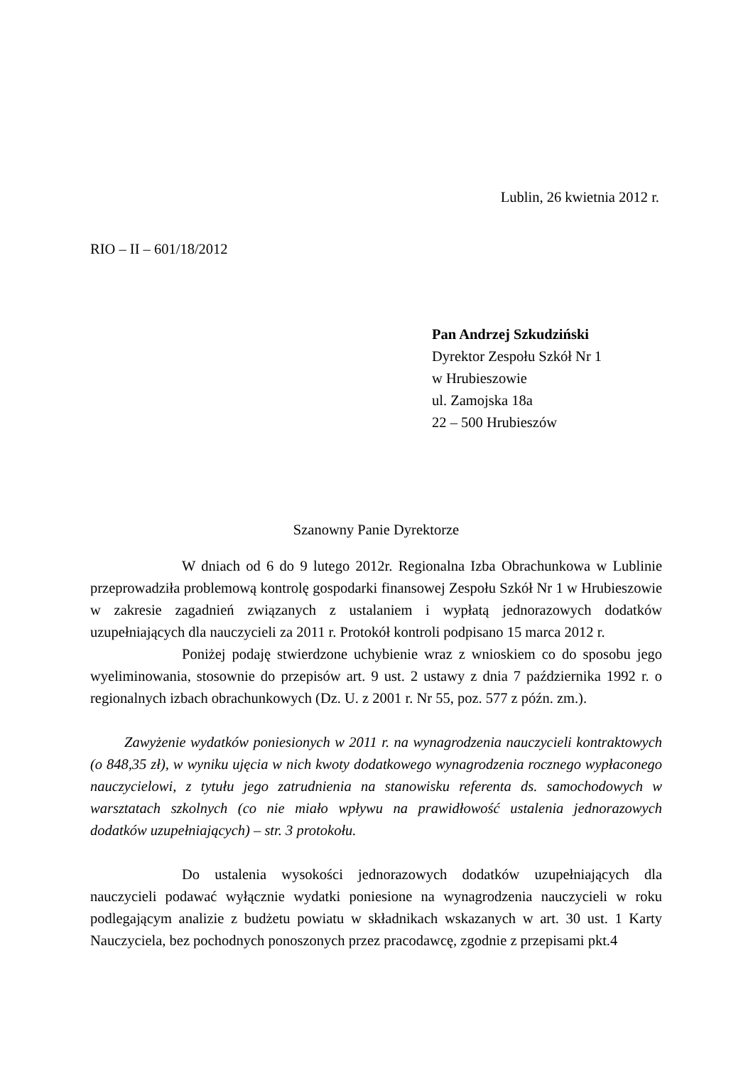Lublin, 26 kwietnia 2012 r.
RIO – II – 601/18/2012
Pan Andrzej Szkudziński
Dyrektor Zespołu Szkół Nr 1
w Hrubieszowie
ul. Zamojska 18a
22 – 500 Hrubieszów
Szanowny Panie Dyrektorze
W dniach od 6 do 9 lutego 2012r. Regionalna Izba Obrachunkowa w Lublinie przeprowadziła problemową kontrolę gospodarki finansowej Zespołu Szkół Nr 1 w Hrubieszowie w zakresie zagadnień związanych z ustalaniem i wypłatą jednorazowych dodatków uzupełniających dla nauczycieli za 2011 r. Protokół kontroli podpisano 15 marca 2012 r.
Poniżej podaję stwierdzone uchybienie wraz z wnioskiem co do sposobu jego wyeliminowania, stosownie do przepisów art. 9 ust. 2 ustawy z dnia 7 października 1992 r. o regionalnych izbach obrachunkowych (Dz. U. z 2001 r. Nr 55, poz. 577 z późn. zm.).
Zawyżenie wydatków poniesionych w 2011 r. na wynagrodzenia nauczycieli kontraktowych (o 848,35 zł), w wyniku ujęcia w nich kwoty dodatkowego wynagrodzenia rocznego wypłaconego nauczycielowi, z tytułu jego zatrudnienia na stanowisku referenta ds. samochodowych w warsztatach szkolnych (co nie miało wpływu na prawidłowość ustalenia jednorazowych dodatków uzupełniających) – str. 3 protokołu.
Do ustalenia wysokości jednorazowych dodatków uzupełniających dla nauczycieli podawać wyłącznie wydatki poniesione na wynagrodzenia nauczycieli w roku podlegającym analizie z budżetu powiatu w składnikach wskazanych w art. 30 ust. 1 Karty Nauczyciela, bez pochodnych ponoszonych przez pracodawcę, zgodnie z przepisami pkt.4